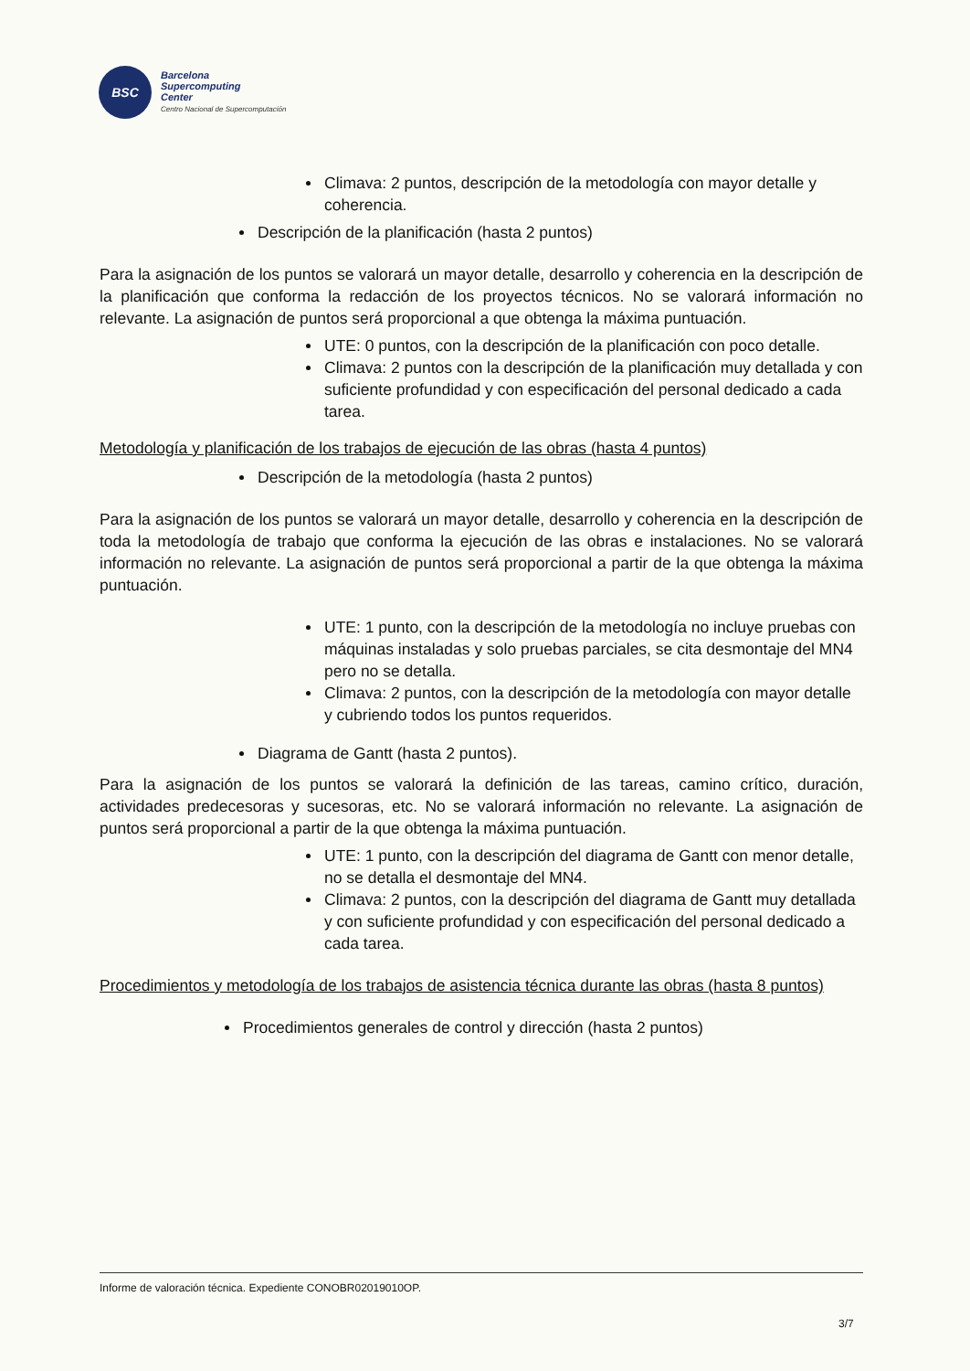BSC
Barcelona
Supercomputing
Center
Centro Nacional de Supercomputación
Climava: 2 puntos, descripción de la metodología con mayor detalle y coherencia.
Descripción de la planificación (hasta 2 puntos)
Para la asignación de los puntos se valorará un mayor detalle, desarrollo y coherencia en la descripción de la planificación que conforma la redacción de los proyectos técnicos. No se valorará información no relevante. La asignación de puntos será proporcional a que obtenga la máxima puntuación.
UTE: 0 puntos, con la descripción de la planificación con poco detalle.
Climava: 2 puntos con la descripción de la planificación muy detallada y con suficiente profundidad y con especificación del personal dedicado a cada tarea.
Metodología y planificación de los trabajos de ejecución de las obras (hasta 4 puntos)
Descripción de la metodología (hasta 2 puntos)
Para la asignación de los puntos se valorará un mayor detalle, desarrollo y coherencia en la descripción de toda la metodología de trabajo que conforma la ejecución de las obras e instalaciones. No se valorará información no relevante. La asignación de puntos será proporcional a partir de la que obtenga la máxima puntuación.
UTE: 1 punto, con la descripción de la metodología no incluye pruebas con máquinas instaladas y solo pruebas parciales, se cita desmontaje del MN4 pero no se detalla.
Climava: 2 puntos, con la descripción de la metodología con mayor detalle y cubriendo todos los puntos requeridos.
Diagrama de Gantt (hasta 2 puntos).
Para la asignación de los puntos se valorará la definición de las tareas, camino crítico, duración, actividades predecesoras y sucesoras, etc. No se valorará información no relevante. La asignación de puntos será proporcional a partir de la que obtenga la máxima puntuación.
UTE: 1 punto, con la descripción del diagrama de Gantt con menor detalle, no se detalla el desmontaje del MN4.
Climava: 2 puntos, con la descripción del diagrama de Gantt muy detallada y con suficiente profundidad y con especificación del personal dedicado a cada tarea.
Procedimientos y metodología de los trabajos de asistencia técnica durante las obras (hasta 8 puntos)
Procedimientos generales de control y dirección (hasta 2 puntos)
Informe de valoración técnica. Expediente CONOBR02019010OP.
3/7